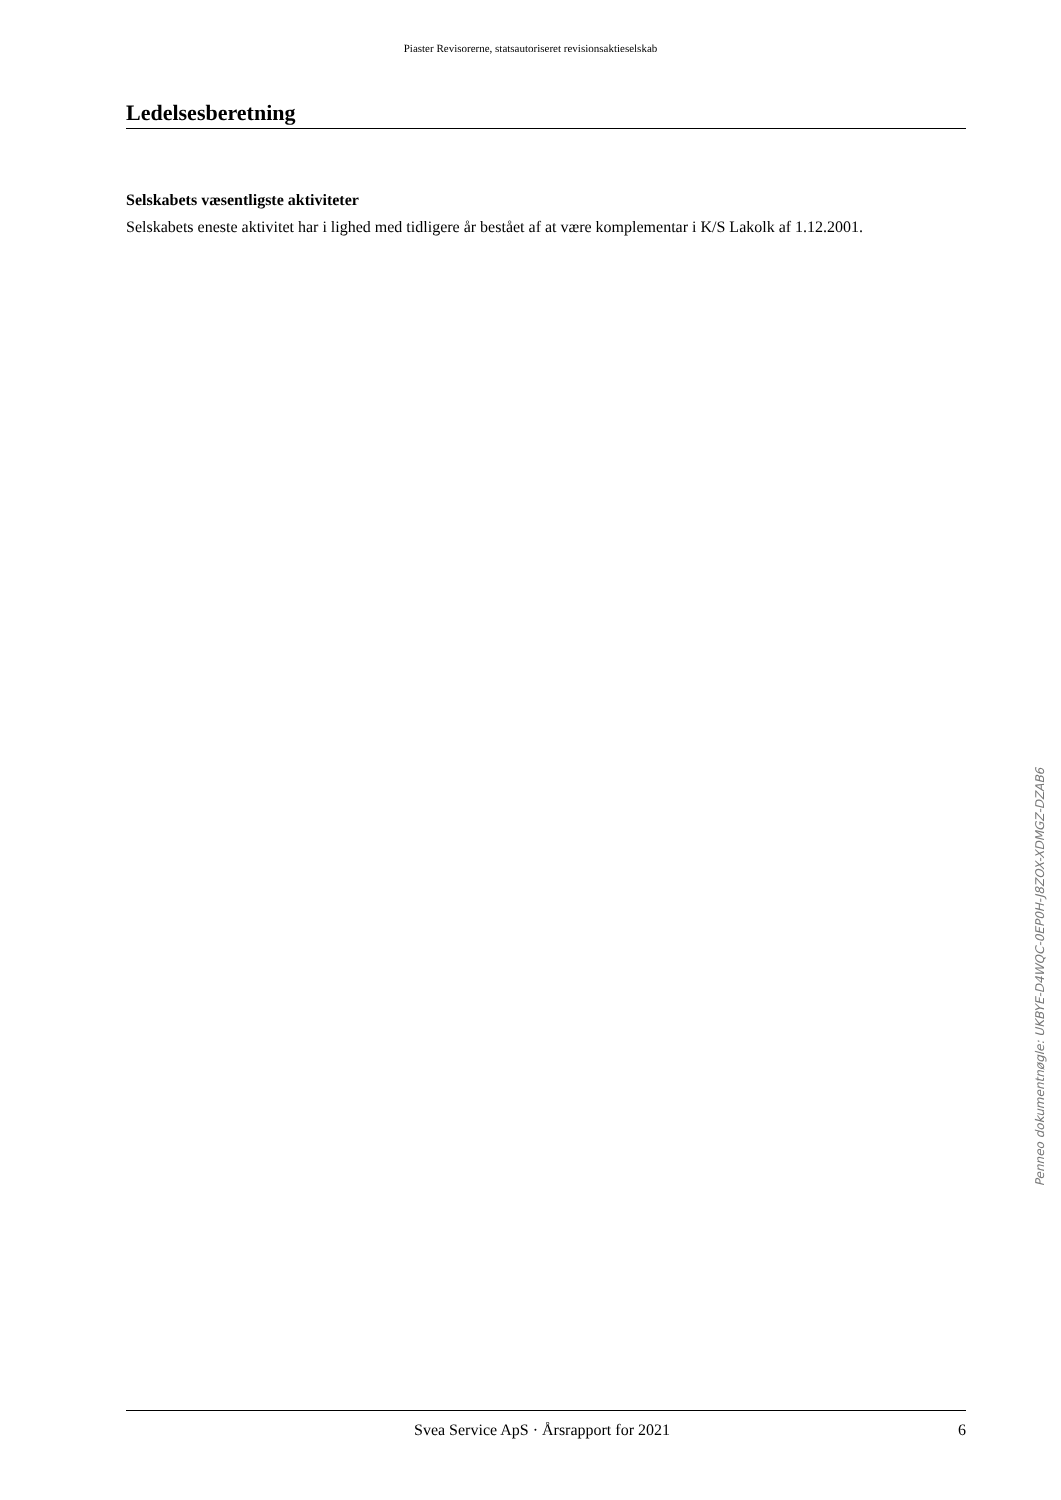Piaster Revisorerne, statsautoriseret revisionsaktieselskab
Ledelsesberetning
Selskabets væsentligste aktiviteter
Selskabets eneste aktivitet har i lighed med tidligere år bestået af at være komplementar i K/S Lakolk af 1.12.2001.
Penneo dokumentnøgle: UKBYE-D4WQC-0EP0H-J8ZOX-XDMGZ-DZAB6
Svea Service ApS · Årsrapport for 2021 6